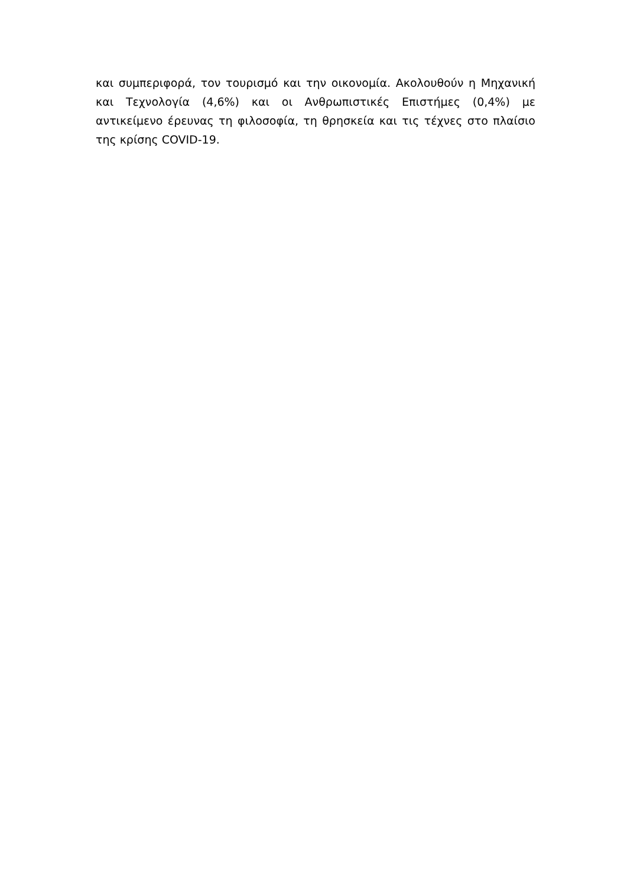και συμπεριφορά, τον τουρισμό και την οικονομία. Ακολουθούν η Μηχανική και Τεχνολογία (4,6%) και οι Ανθρωπιστικές Επιστήμες (0,4%) με αντικείμενο έρευνας τη φιλοσοφία, τη θρησκεία και τις τέχνες στο πλαίσιο της κρίσης COVID-19.